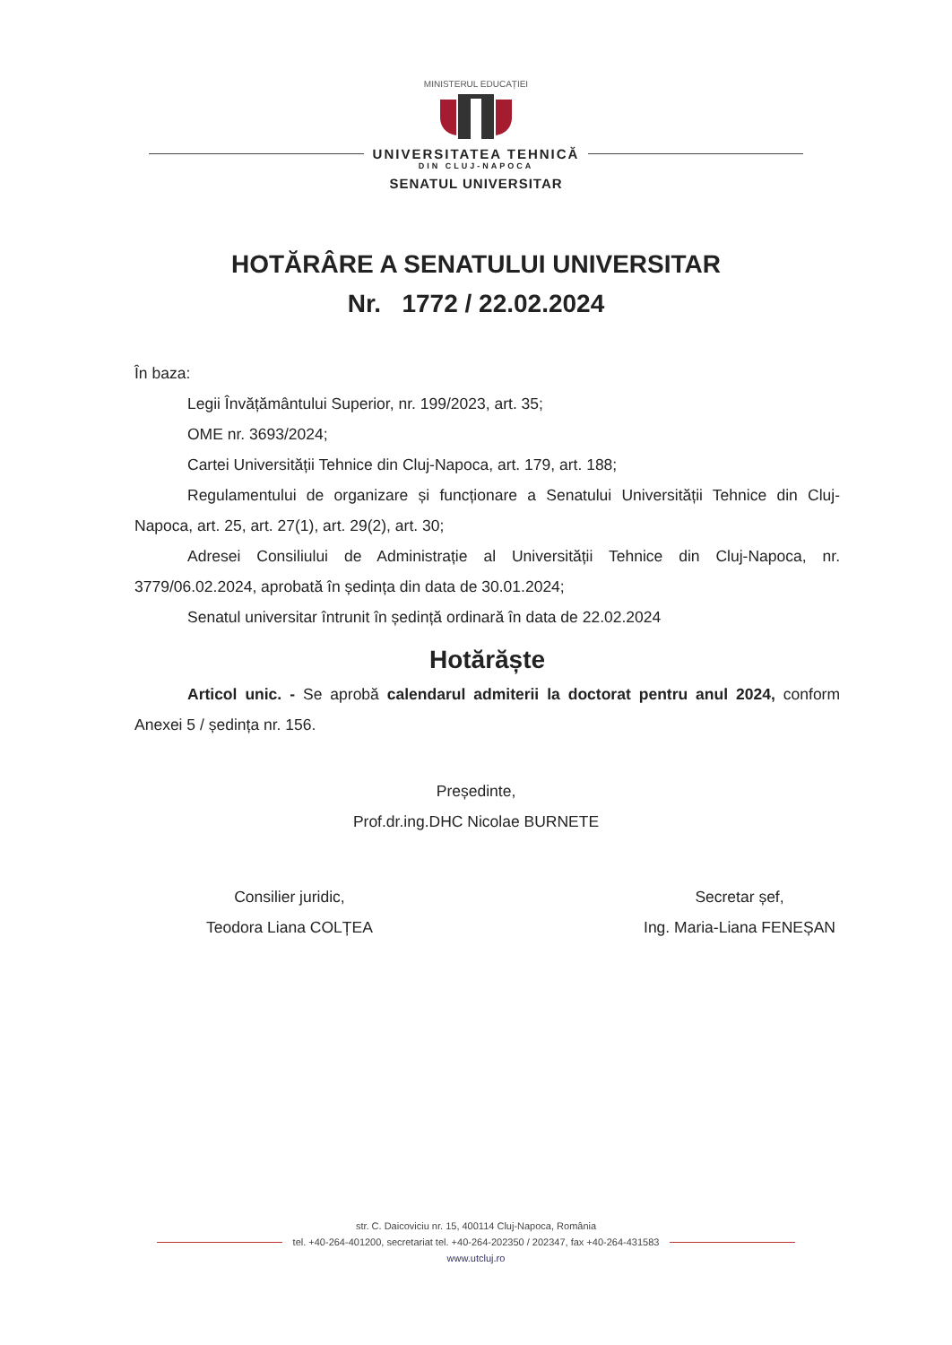MINISTERUL EDUCAȚIEI
UNIVERSITATEA TEHNICĂ
DIN CLUJ-NAPOCA
SENATUL UNIVERSITAR
HOTĂRÂRE A SENATULUI UNIVERSITAR
Nr. 1772 / 22.02.2024
În baza:
Legii Învățământului Superior, nr. 199/2023, art. 35;
OME nr. 3693/2024;
Cartei Universității Tehnice din Cluj-Napoca, art. 179, art. 188;
Regulamentului de organizare și funcționare a Senatului Universității Tehnice din Cluj-Napoca, art. 25, art. 27(1), art. 29(2), art. 30;
Adresei Consiliului de Administrație al Universității Tehnice din Cluj-Napoca, nr. 3779/06.02.2024, aprobată în ședința din data de 30.01.2024;
Senatul universitar întrunit în ședință ordinară în data de 22.02.2024
Hotărăște
Articol unic. - Se aprobă calendarul admiterii la doctorat pentru anul 2024, conform Anexei 5 / ședința nr. 156.
Președinte,
Prof.dr.ing.DHC Nicolae BURNETE
Consilier juridic,
Teodora Liana COLȚEA
Secretar șef,
Ing. Maria-Liana FENEȘAN
str. C. Daicoviciu nr. 15, 400114 Cluj-Napoca, România
tel. +40-264-401200, secretariat tel. +40-264-202350 / 202347, fax +40-264-431583
www.utcluj.ro